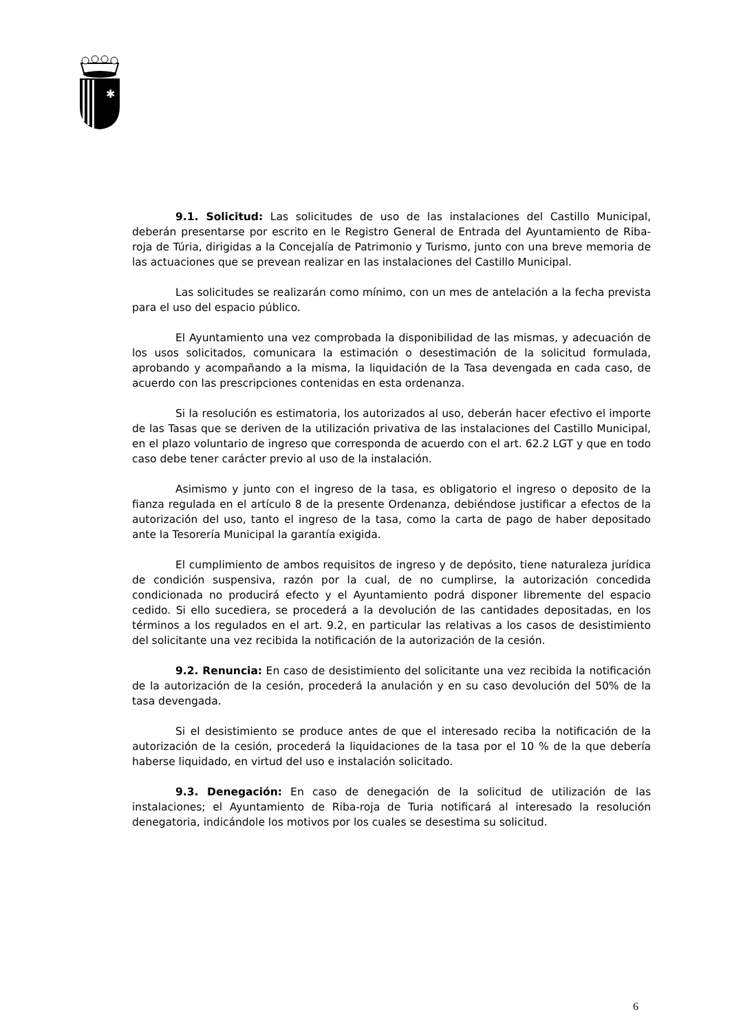✱
9.1. Solicitud: Las solicitudes de uso de las instalaciones del Castillo Municipal, deberán presentarse por escrito en le Registro General de Entrada del Ayuntamiento de Riba-roja de Túria, dirigidas a la Concejalía de Patrimonio y Turismo, junto con una breve memoria de las actuaciones que se prevean realizar en las instalaciones del Castillo Municipal.
Las solicitudes se realizarán como mínimo, con un mes de antelación a la fecha prevista para el uso del espacio público.
El Ayuntamiento una vez comprobada la disponibilidad de las mismas, y adecuación de los usos solicitados, comunicara la estimación o desestimación de la solicitud formulada, aprobando y acompañando a la misma, la liquidación de la Tasa devengada en cada caso, de acuerdo con las prescripciones contenidas en esta ordenanza.
Si la resolución es estimatoria, los autorizados al uso, deberán hacer efectivo el importe de las Tasas que se deriven de la utilización privativa de las instalaciones del Castillo Municipal, en el plazo voluntario de ingreso que corresponda de acuerdo con el art. 62.2 LGT y que en todo caso debe tener carácter previo al uso de la instalación.
Asimismo y junto con el ingreso de la tasa, es obligatorio el ingreso o deposito de la fianza regulada en el artículo 8 de la presente Ordenanza, debiéndose justificar a efectos de la autorización del uso, tanto el ingreso de la tasa, como la carta de pago de haber depositado ante la Tesorería Municipal la garantía exigida.
El cumplimiento de ambos requisitos de ingreso y de depósito, tiene naturaleza jurídica de condición suspensiva, razón por la cual, de no cumplirse, la autorización concedida condicionada no producirá efecto y el Ayuntamiento podrá disponer libremente del espacio cedido. Si ello sucediera, se procederá a la devolución de las cantidades depositadas, en los términos a los regulados en el art. 9.2, en particular las relativas a los casos de desistimiento del solicitante una vez recibida la notificación de la autorización de la cesión.
9.2. Renuncia: En caso de desistimiento del solicitante una vez recibida la notificación de la autorización de la cesión, procederá la anulación y en su caso devolución del 50% de la tasa devengada.
Si el desistimiento se produce antes de que el interesado reciba la notificación de la autorización de la cesión, procederá la liquidaciones de la tasa por el 10 % de la que debería haberse liquidado, en virtud del uso e instalación solicitado.
9.3. Denegación: En caso de denegación de la solicitud de utilización de las instalaciones; el Ayuntamiento de Riba-roja de Turia notificará al interesado la resolución denegatoria, indicándole los motivos por los cuales se desestima su solicitud.
6